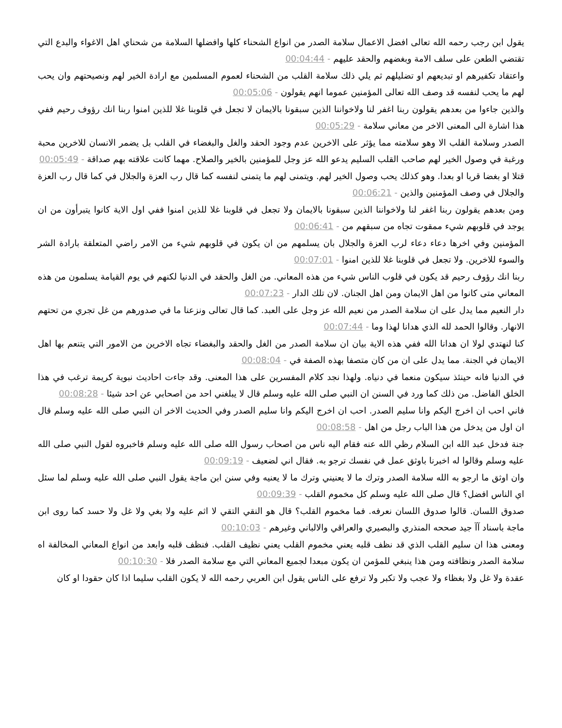يقول ابن رجب رحمه الله تعالى افضل الاعمال سلامة الصدر من انواع الشحناء كلها وافضلها السلامة من شحناي اهل الاغواء والبدع التي تقتضي الطعن على سلف الامة وبغضهم والحقد عليهم - 00:04:44
واعتقاد تكفيرهم او تبديعهم او تضليلهم ثم يلي ذلك سلامة القلب من الشحناء لعموم المسلمين مع ارادة الخير لهم ونصيحتهم وان يحب لهم ما يحب لنفسه قد وصف الله تعالى المؤمنين عموما انهم يقولون - 00:05:06
والذين جاءوا من بعدهم يقولون ربنا اغفر لنا ولاخواننا الذين سبقونا بالايمان لا تجعل في قلوبنا غلا للذين امنوا ربنا انك رؤوف رحيم ففي هذا اشارة الى المعنى الاخر من معاني سلامة - 00:05:29
الصدر وسلامة القلب الا وهو سلامته مما يؤثر على الاخرين عدم وجود الحقد والغل والبغضاء في القلب بل يضمر الانسان للاخرين محبة ورغبة في وصول الخير لهم صاحب القلب السليم يدعو الله عز وجل للمؤمنين بالخير والصلاح. مهما كانت علاقته بهم صداقة - 00:05:49
قتلا او بغضا قربا او بعدا. وهو كذلك يحب وصول الخير لهم. ويتمنى لهم ما يتمنى لنفسه كما قال رب العزة والجلال في كما قال رب العزة والجلال في وصف المؤمنين والذين - 00:06:21
ومن بعدهم يقولون ربنا اغفر لنا ولاخواننا الذين سبقونا بالايمان ولا تجعل في قلوبنا غلا للذين امنوا ففي اول الاية كانوا يتبرأون من ان يوجد في قلوبهم شيء ممقوت تجاه من سبقهم من - 00:06:41
المؤمنين وفي اخرها دعاء دعاء لرب العزة والجلال بان يسلمهم من ان يكون في قلوبهم شيء من الامر راضي المتعلقة بارادة الشر والسوء للاخرين. ولا تجعل في قلوبنا غلا للذين امنوا - 00:07:01
ربنا انك رؤوف رحيم قد يكون في قلوب الناس شيء من هذه المعاني. من الغل والحقد في الدنيا لكنهم في يوم القيامة يسلمون من هذه المعاني متى كانوا من اهل الايمان ومن اهل الجنان. لان تلك الدار - 00:07:23
دار النعيم مما يدل على ان سلامة الصدر من نعيم الله عز وجل على العبد. كما قال تعالى ونزعنا ما في صدورهم من غل تجري من تحتهم الانهار. وقالوا الحمد لله الذي هدانا لهذا وما - 00:07:44
كنا لنهتدي لولا ان هدانا الله ففي هذه الاية بيان ان سلامة الصدر من الغل والحقد والبغضاء تجاه الاخرين من الامور التي يتنعم بها اهل الايمان في الجنة. مما يدل على ان من كان متصفا بهذه الصفة في - 00:08:04
في الدنيا فانه حينئذ سيكون منعما في دنياه. ولهذا نجد كلام المفسرين على هذا المعنى. وقد جاءت احاديث نبوية كريمة ترغب في هذا الخلق الفاضل. من ذلك كما ورد في السنن ان النبي صلى الله عليه وسلم قال لا يبلغني احد من اصحابي عن احد شيئا - 00:08:28
فاني احب ان اخرج اليكم وانا سليم الصدر. احب ان اخرج اليكم وانا سليم الصدر وفي الحديث الاخر ان النبي صلى الله عليه وسلم قال ان اول من يدخل من هذا الباب رجل من اهل - 00:08:58
جنة فدخل عبد الله ابن السلام رظي الله عنه فقام اليه ناس من اصحاب رسول الله صلى الله عليه وسلم فاخبروه لقول النبي صلى الله عليه وسلم وقالوا له اخبرنا باوثق عمل في نفسك ترجو به. فقال اني لضعيف - 00:09:19
وان اوثق ما ارجو به الله سلامة الصدر وترك ما لا يعنيني وترك ما لا يعنيه وفي سنن ابن ماجة يقول النبي صلى الله عليه وسلم لما سئل اي الناس افضل؟ قال صلى الله عليه وسلم كل مخموم القلب - 00:09:39
صدوق اللسان. قالوا صدوق اللسان نعرفه. فما مخموم القلب؟ قال هو النقي التقي لا اثم عليه ولا بغي ولا غل ولا حسد كما روى ابن ماجة باسناد آآ جيد صححه المنذري والبصيري والعراقي والالباني وغيرهم - 00:10:03
ومعنى هذا ان سليم القلب الذي قد نظف قلبه يعني مخموم القلب يعني نظيف القلب. فنظف قلبه وابعد من انواع المعاني المخالفة اه سلامة الصدر ونظافته ومن هذا ينبغي للمؤمن ان يكون مبعدا لجميع المعاني التي مع سلامة الصدر فلا - 00:10:30
عقدة ولا غل ولا بغظاء ولا عجب ولا تكبر ولا ترفع على الناس يقول ابن العربي رحمه الله لا يكون القلب سليما اذا كان حقودا او كان